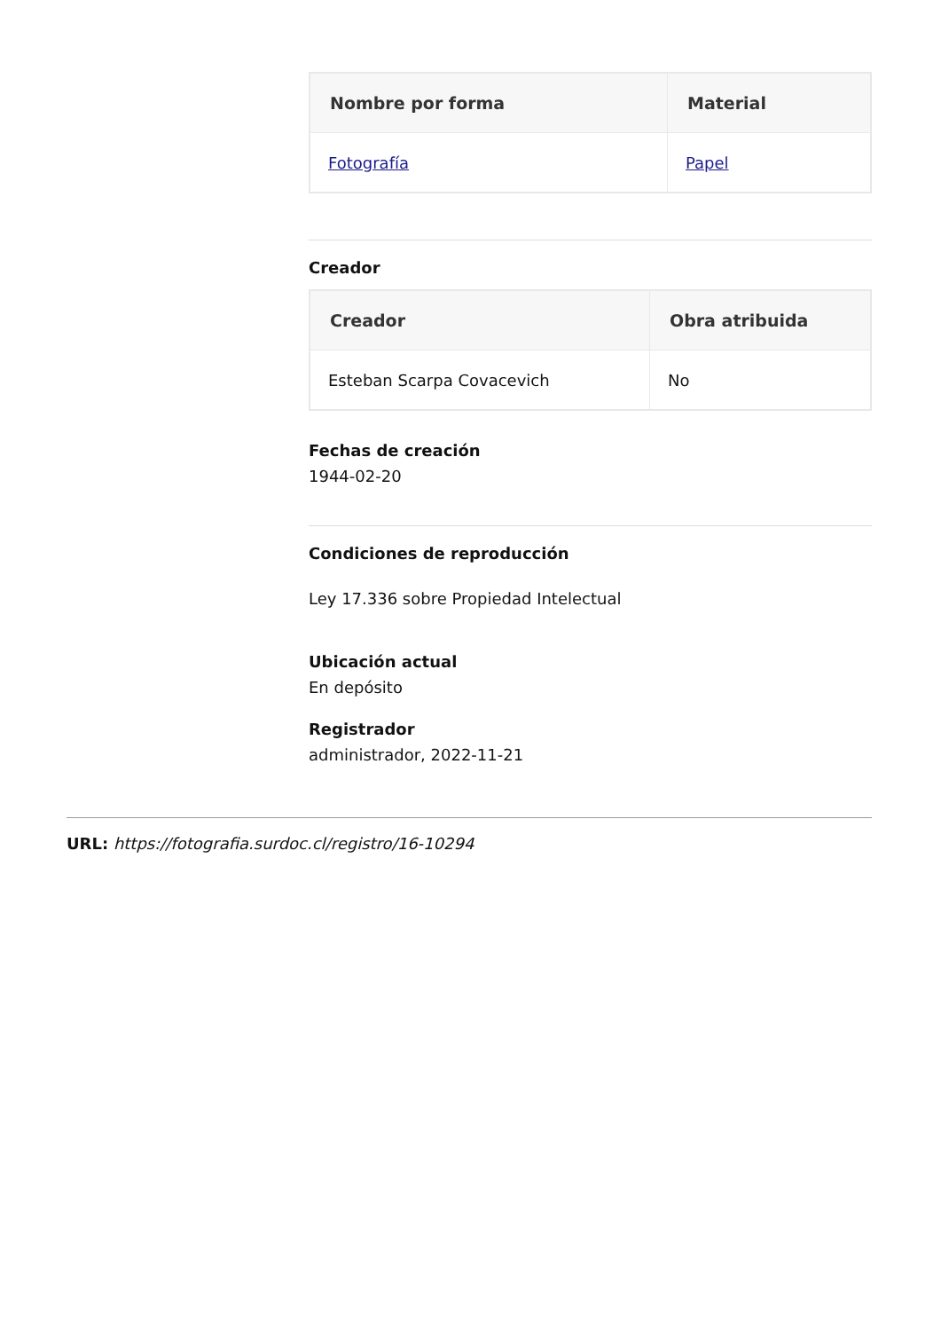| Nombre por forma | Material |
| --- | --- |
| Fotografía | Papel |
Creador
| Creador | Obra atribuida |
| --- | --- |
| Esteban Scarpa Covacevich | No |
Fechas de creación
1944-02-20
Condiciones de reproducción
Ley 17.336 sobre Propiedad Intelectual
Ubicación actual
En depósito
Registrador
administrador, 2022-11-21
URL: https://fotografia.surdoc.cl/registro/16-10294